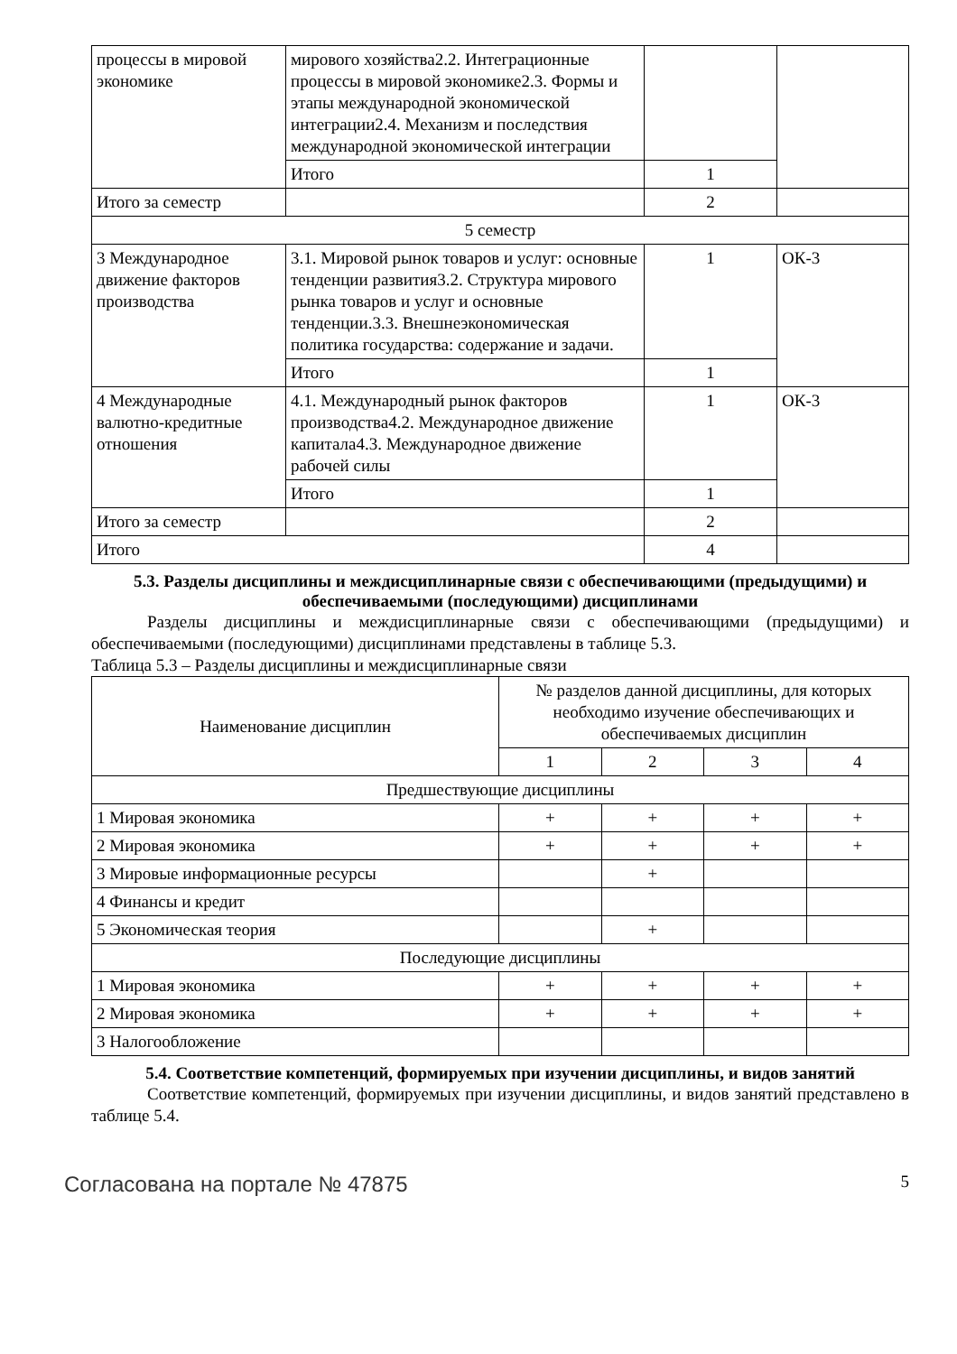| процессы в мировой экономике | мирового хозяйства2.2. Интеграционные процессы в мировой экономике2.3. Формы и этапы международной экономической интеграции2.4. Механизм и последствия международной экономической интеграции | | |
| | Итого | 1 | |
| Итого за семестр | | 2 | |
| 5 семестр | | | |
| 3 Международное движение факторов производства | 3.1. Мировой рынок товаров и услуг: основные тенденции развития3.2. Структура мирового рынка товаров и услуг и основные тенденции.3.3. Внешнеэкономическая политика государства: содержание и задачи. | 1 | ОК-3 |
| | Итого | 1 | |
| 4 Международные валютно-кредитные отношения | 4.1. Международный рынок факторов производства4.2. Международное движение капитала4.3. Международное движение рабочей силы | 1 | ОК-3 |
| | Итого | 1 | |
| Итого за семестр | | 2 | |
| Итого | | 4 | |
5.3. Разделы дисциплины и междисциплинарные связи с обеспечивающими (предыдущими) и обеспечиваемыми (последующими) дисциплинами
Разделы дисциплины и междисциплинарные связи с обеспечивающими (предыдущими) и обеспечиваемыми (последующими) дисциплинами представлены в таблице 5.3.
Таблица 5.3 – Разделы дисциплины и междисциплинарные связи
| Наименование дисциплин | № разделов данной дисциплины, для которых необходимо изучение обеспечивающих и обеспечиваемых дисциплин | | | |
| --- | --- | --- | --- | --- |
| | 1 | 2 | 3 | 4 |
| Предшествующие дисциплины | | | | |
| 1 Мировая экономика | + | + | + | + |
| 2 Мировая экономика | + | + | + | + |
| 3 Мировые информационные ресурсы | | + | | |
| 4 Финансы и кредит | | | | |
| 5 Экономическая теория | | + | | |
| Последующие дисциплины | | | | |
| 1 Мировая экономика | + | + | + | + |
| 2 Мировая экономика | + | + | + | + |
| 3 Налогообложение | | | | |
5.4. Соответствие компетенций, формируемых при изучении дисциплины, и видов занятий
Соответствие компетенций, формируемых при изучении дисциплины, и видов занятий представлено в таблице 5.4.
Согласована на портале № 47875 5